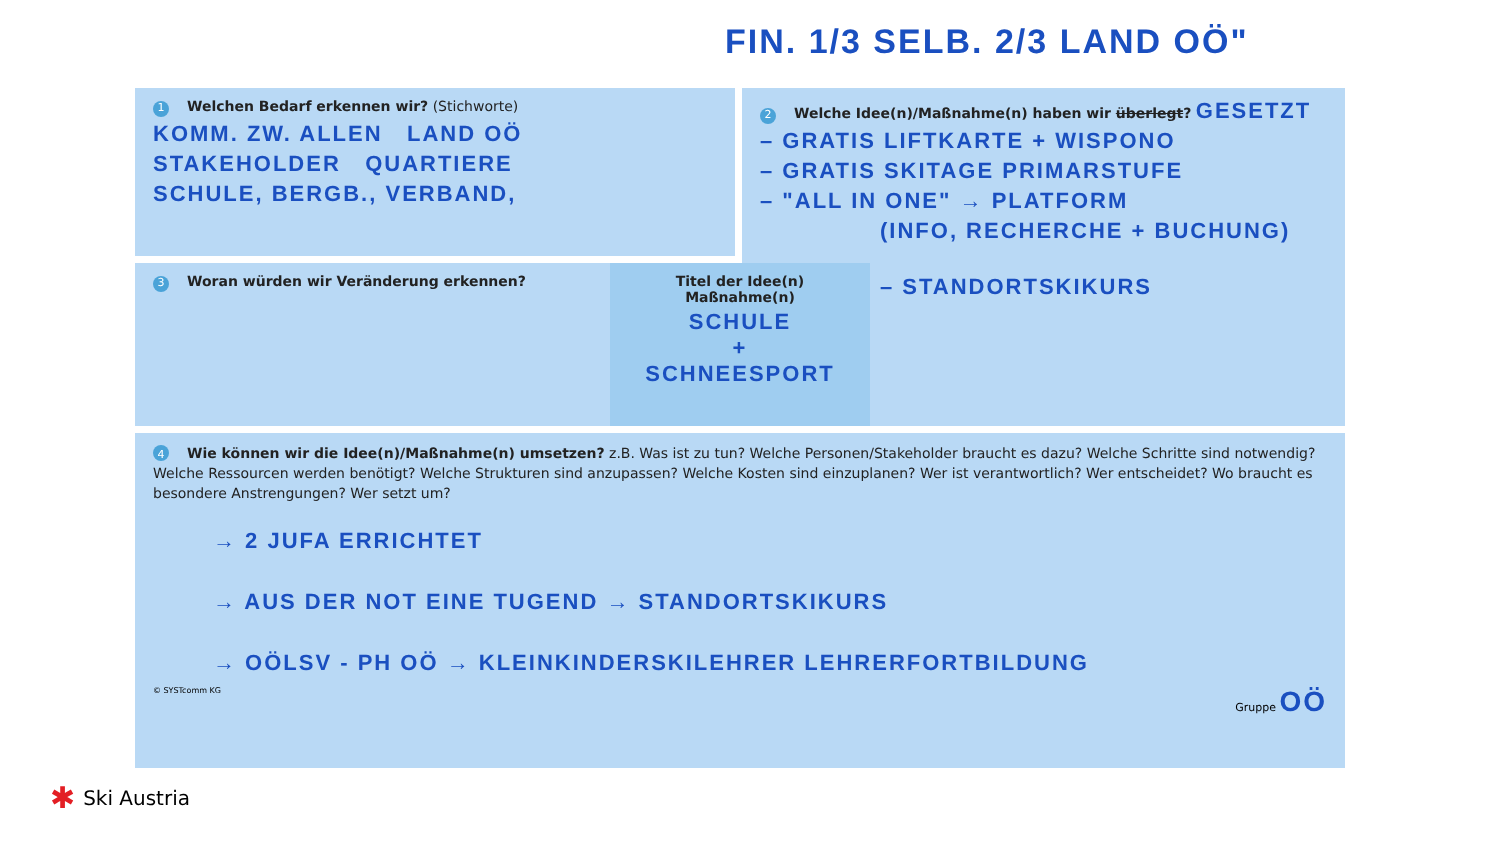FIN. 1/3 SELB. 2/3 LAND OÖ"
1 Welchen Bedarf erkennen wir? (Stichworte)
KOMM. ZW. ALLEN LAND OÖ
STAKEHOLDER QUARTIERE
SCHULE, BERGB., VERBAND,
2 Welche Idee(n)/Maßnahme(n) haben wir überlegt? GESETZT
– GRATIS LIFTKARTE + WISPONO
– GRATIS SKITAGE PRIMARSTUFE
– "ALL IN ONE" → PLATFORM
(INFO, RECHERCHE + BUCHUNG)
– STANDORTSKIKURS
3 Woran würden wir Veränderung erkennen?
Titel der Idee(n)
Maßnahme(n)
SCHULE
+
SCHNEESPORT
4 Wie können wir die Idee(n)/Maßnahme(n) umsetzen? z.B. Was ist zu tun? Welche Personen/Stakeholder braucht es dazu? Welche Schritte sind notwendig? Welche Ressourcen werden benötigt? Welche Strukturen sind anzupassen? Welche Kosten sind einzuplanen? Wer ist verantwortlich? Wer entscheidet? Wo braucht es besondere Anstrengungen? Wer setzt um?
→ 2 JUFA ERRICHTET
→ AUS DER NOT EINE TUGEND → STANDORTSKIKURS
→ OÖLSV - PH OÖ → KLEINKINDERSKILEHRER LEHRERFORTBILDUNG
© SYSTcomm KG Gruppe OÖ
✱ Ski Austria